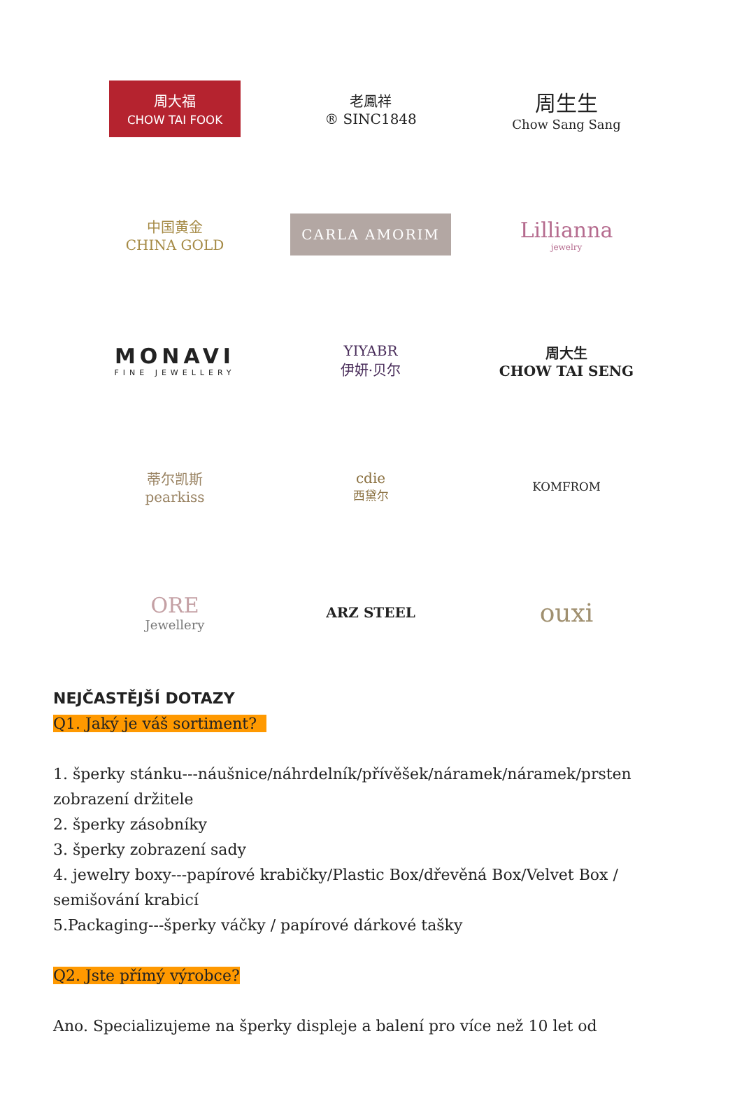周大福
CHOW TAI FOOK
老鳳祥
® SINC1848
周生生
Chow Sang Sang
中国黄金
CHINA GOLD
CARLA AMORIM
Lillianna
jewelry
MONAVI
FINE JEWELLERY
YIYABR
伊妍·贝尔
周大生
CHOW TAI SENG
蒂尔凯斯
pearkiss
cdie
西黛尔
KOMFROM
ORE
Jewellery
ARZ STEEL
ouxi
NEJČASTĚJŠÍ DOTAZY
Q1. Jaký je váš sortiment?
1. šperky stánku---náušnice/náhrdelník/přívěšek/náramek/náramek/prsten zobrazení držitele
2. šperky zásobníky
3. šperky zobrazení sady
4. jewelry boxy---papírové krabičky/Plastic Box/dřevěná Box/Velvet Box / semišování krabicí
5.Packaging---šperky váčky / papírové dárkové tašky
Q2. Jste přímý výrobce?
Ano. Specializujeme na šperky displeje a balení pro více než 10 let od